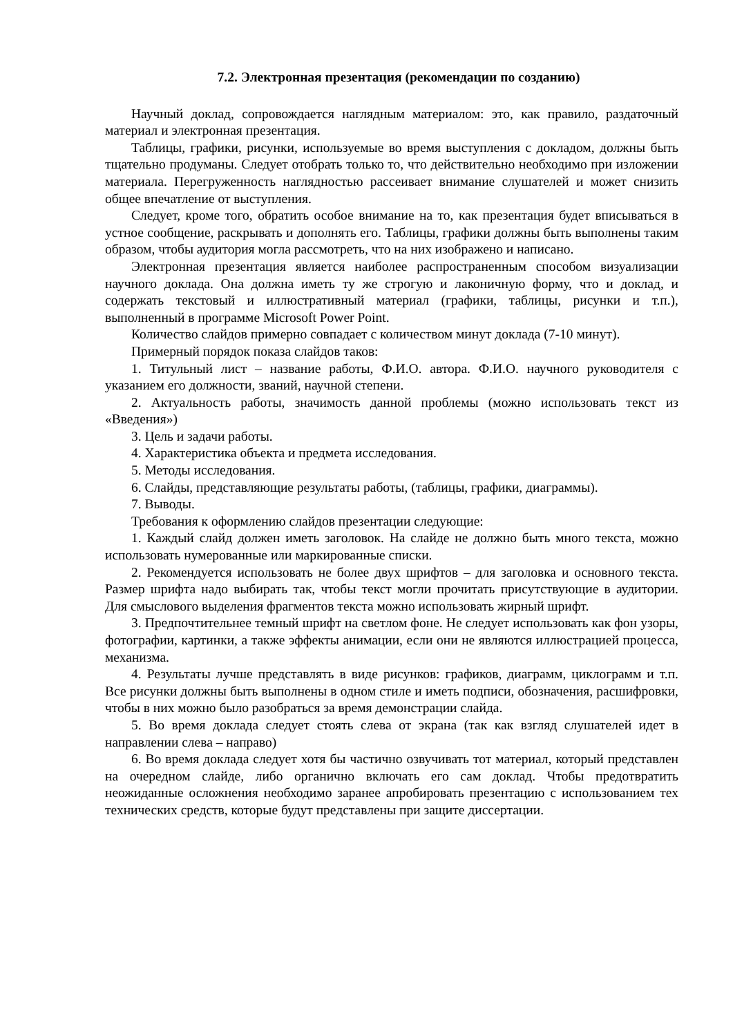7.2. Электронная презентация (рекомендации по созданию)
Научный доклад, сопровождается наглядным материалом: это, как правило, раздаточный материал и электронная презентация.
Таблицы, графики, рисунки, используемые во время выступления с докладом, должны быть тщательно продуманы. Следует отобрать только то, что действительно необходимо при изложении материала. Перегруженность наглядностью рассеивает внимание слушателей и может снизить общее впечатление от выступления.
Следует, кроме того, обратить особое внимание на то, как презентация будет вписываться в устное сообщение, раскрывать и дополнять его. Таблицы, графики должны быть выполнены таким образом, чтобы аудитория могла рассмотреть, что на них изображено и написано.
Электронная презентация является наиболее распространенным способом визуализации научного доклада. Она должна иметь ту же строгую и лаконичную форму, что и доклад, и содержать текстовый и иллюстративный материал (графики, таблицы, рисунки и т.п.), выполненный в программе Microsoft Power Point.
Количество слайдов примерно совпадает с количеством минут доклада (7-10 минут).
Примерный порядок показа слайдов таков:
1. Титульный лист – название работы, Ф.И.О. автора. Ф.И.О. научного руководителя с указанием его должности, званий, научной степени.
2. Актуальность работы, значимость данной проблемы (можно использовать текст из «Введения»)
3. Цель и задачи работы.
4. Характеристика объекта и предмета исследования.
5. Методы исследования.
6. Слайды, представляющие результаты работы, (таблицы, графики, диаграммы).
7. Выводы.
Требования к оформлению слайдов презентации следующие:
1. Каждый слайд должен иметь заголовок. На слайде не должно быть много текста, можно использовать нумерованные или маркированные списки.
2. Рекомендуется использовать не более двух шрифтов – для заголовка и основного текста. Размер шрифта надо выбирать так, чтобы текст могли прочитать присутствующие в аудитории. Для смыслового выделения фрагментов текста можно использовать жирный шрифт.
3. Предпочтительнее темный шрифт на светлом фоне. Не следует использовать как фон узоры, фотографии, картинки, а также эффекты анимации, если они не являются иллюстрацией процесса, механизма.
4. Результаты лучше представлять в виде рисунков: графиков, диаграмм, циклограмм и т.п. Все рисунки должны быть выполнены в одном стиле и иметь подписи, обозначения, расшифровки, чтобы в них можно было разобраться за время демонстрации слайда.
5. Во время доклада следует стоять слева от экрана (так как взгляд слушателей идет в направлении слева – направо)
6. Во время доклада следует хотя бы частично озвучивать тот материал, который представлен на очередном слайде, либо органично включать его сам доклад. Чтобы предотвратить неожиданные осложнения необходимо заранее апробировать презентацию с использованием тех технических средств, которые будут представлены при защите диссертации.